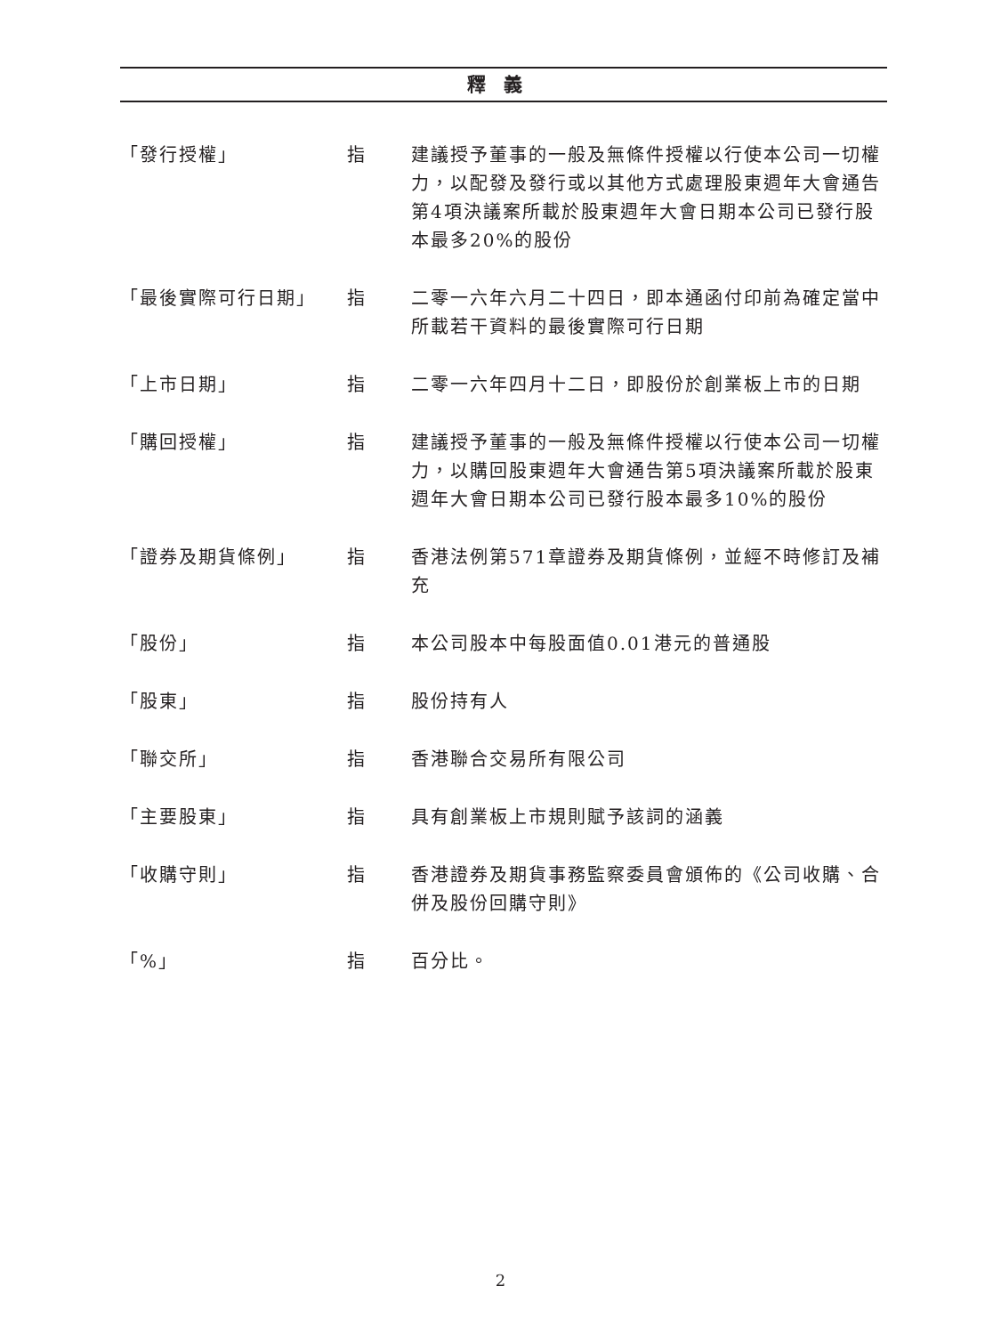釋義
「發行授權」 指 建議授予董事的一般及無條件授權以行使本公司一切權力，以配發及發行或以其他方式處理股東週年大會通告第4項決議案所載於股東週年大會日期本公司已發行股本最多20%的股份
「最後實際可行日期」 指 二零一六年六月二十四日，即本通函付印前為確定當中所載若干資料的最後實際可行日期
「上市日期」 指 二零一六年四月十二日，即股份於創業板上市的日期
「購回授權」 指 建議授予董事的一般及無條件授權以行使本公司一切權力，以購回股東週年大會通告第5項決議案所載於股東週年大會日期本公司已發行股本最多10%的股份
「證券及期貨條例」 指 香港法例第571章證券及期貨條例，並經不時修訂及補充
「股份」 指 本公司股本中每股面值0.01港元的普通股
「股東」 指 股份持有人
「聯交所」 指 香港聯合交易所有限公司
「主要股東」 指 具有創業板上市規則賦予該詞的涵義
「收購守則」 指 香港證券及期貨事務監察委員會頒佈的《公司收購、合併及股份回購守則》
「%」 指 百分比。
2